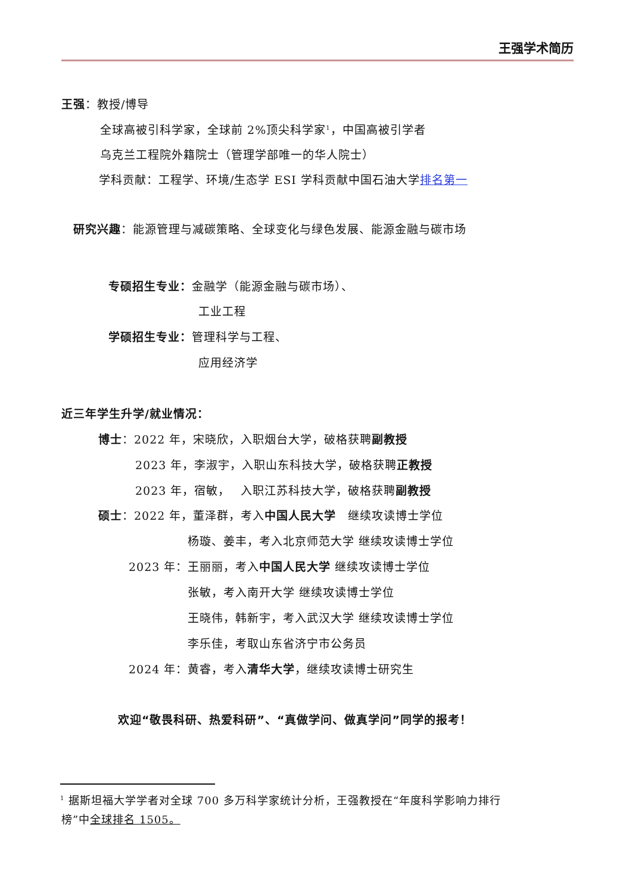王强学术简历
王强：教授/博导
全球高被引科学家，全球前 2%顶尖科学家<sup>1</sup>，中国高被引学者
乌克兰工程院外籍院士（管理学部唯一的华人院士）
学科贡献：工程学、环境/生态学 ESI 学科贡献中国石油大学排名第一
研究兴趣：能源管理与减碳策略、全球变化与绿色发展、能源金融与碳市场
专硕招生专业：金融学（能源金融与碳市场）、
工业工程
学硕招生专业：管理科学与工程、
应用经济学
近三年学生升学/就业情况：
博士：2022 年，宋晓欣，入职烟台大学，破格获聘副教授
2023 年，李淑宇，入职山东科技大学，破格获聘正教授
2023 年，宿敏，　 入职江苏科技大学，破格获聘副教授
硕士：2022 年，董泽群，考入中国人民大学　继续攻读博士学位
杨璇、姜丰，考入北京师范大学 继续攻读博士学位
2023 年：王丽丽，考入中国人民大学 继续攻读博士学位
张敏，考入南开大学 继续攻读博士学位
王晓伟，韩新宇，考入武汉大学 继续攻读博士学位
李乐佳，考取山东省济宁市公务员
2024 年：黄睿，考入清华大学，继续攻读博士研究生
欢迎“敬畏科研、热爱科研”、“真做学问、做真学问”同学的报考！
<sup>1</sup> 据斯坦福大学学者对全球 700 多万科学家统计分析，王强教授在“年度科学影响力排行
榜”中全球排名 1505。